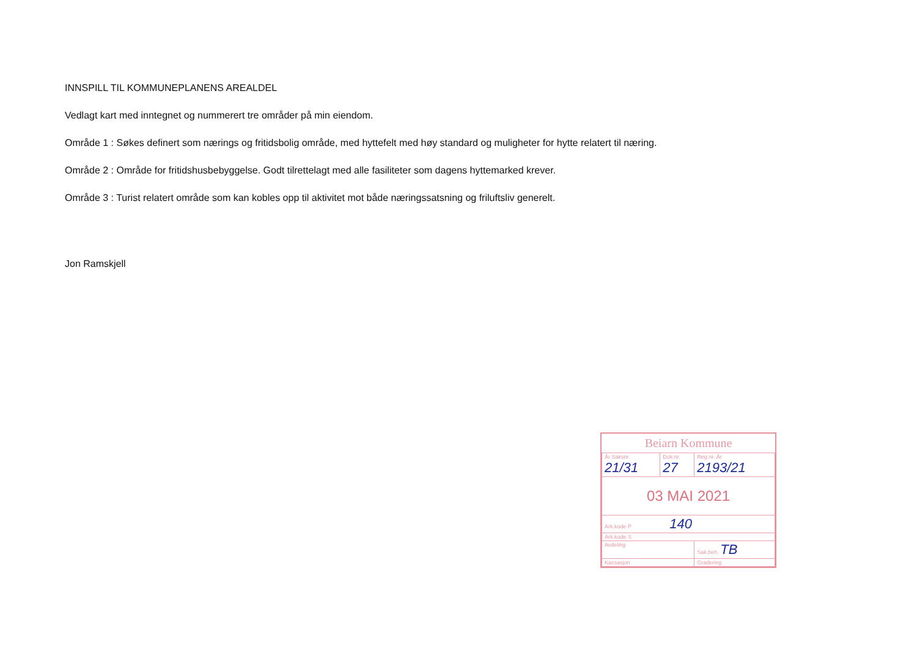INNSPILL TIL KOMMUNEPLANENS AREALDEL
Vedlagt kart med inntegnet og nummerert tre områder på min eiendom.
Område 1 : Søkes definert som nærings og fritidsbolig område, med hyttefelt med høy standard og muligheter for hytte relatert til næring.
Område 2 : Område for fritidshusbebyggelse. Godt tilrettelagt med alle fasiliteter som dagens hyttemarked krever.
Område 3 : Turist relatert område som kan kobles opp til aktivitet mot både næringssatsning og friluftsliv generelt.
Jon Ramskjell
Beiarn Kommune
| År Saksnr. 21/31 | Dok.nr. 27 | Reg.nr. År 2193/21 |
| 03 MAI 2021 | | |
| Ark.kode P 140 | | |
| Ark.kode S | | |
| Avdeling | | Sak.beh. TB |
| Kassasjon | | Gradering |